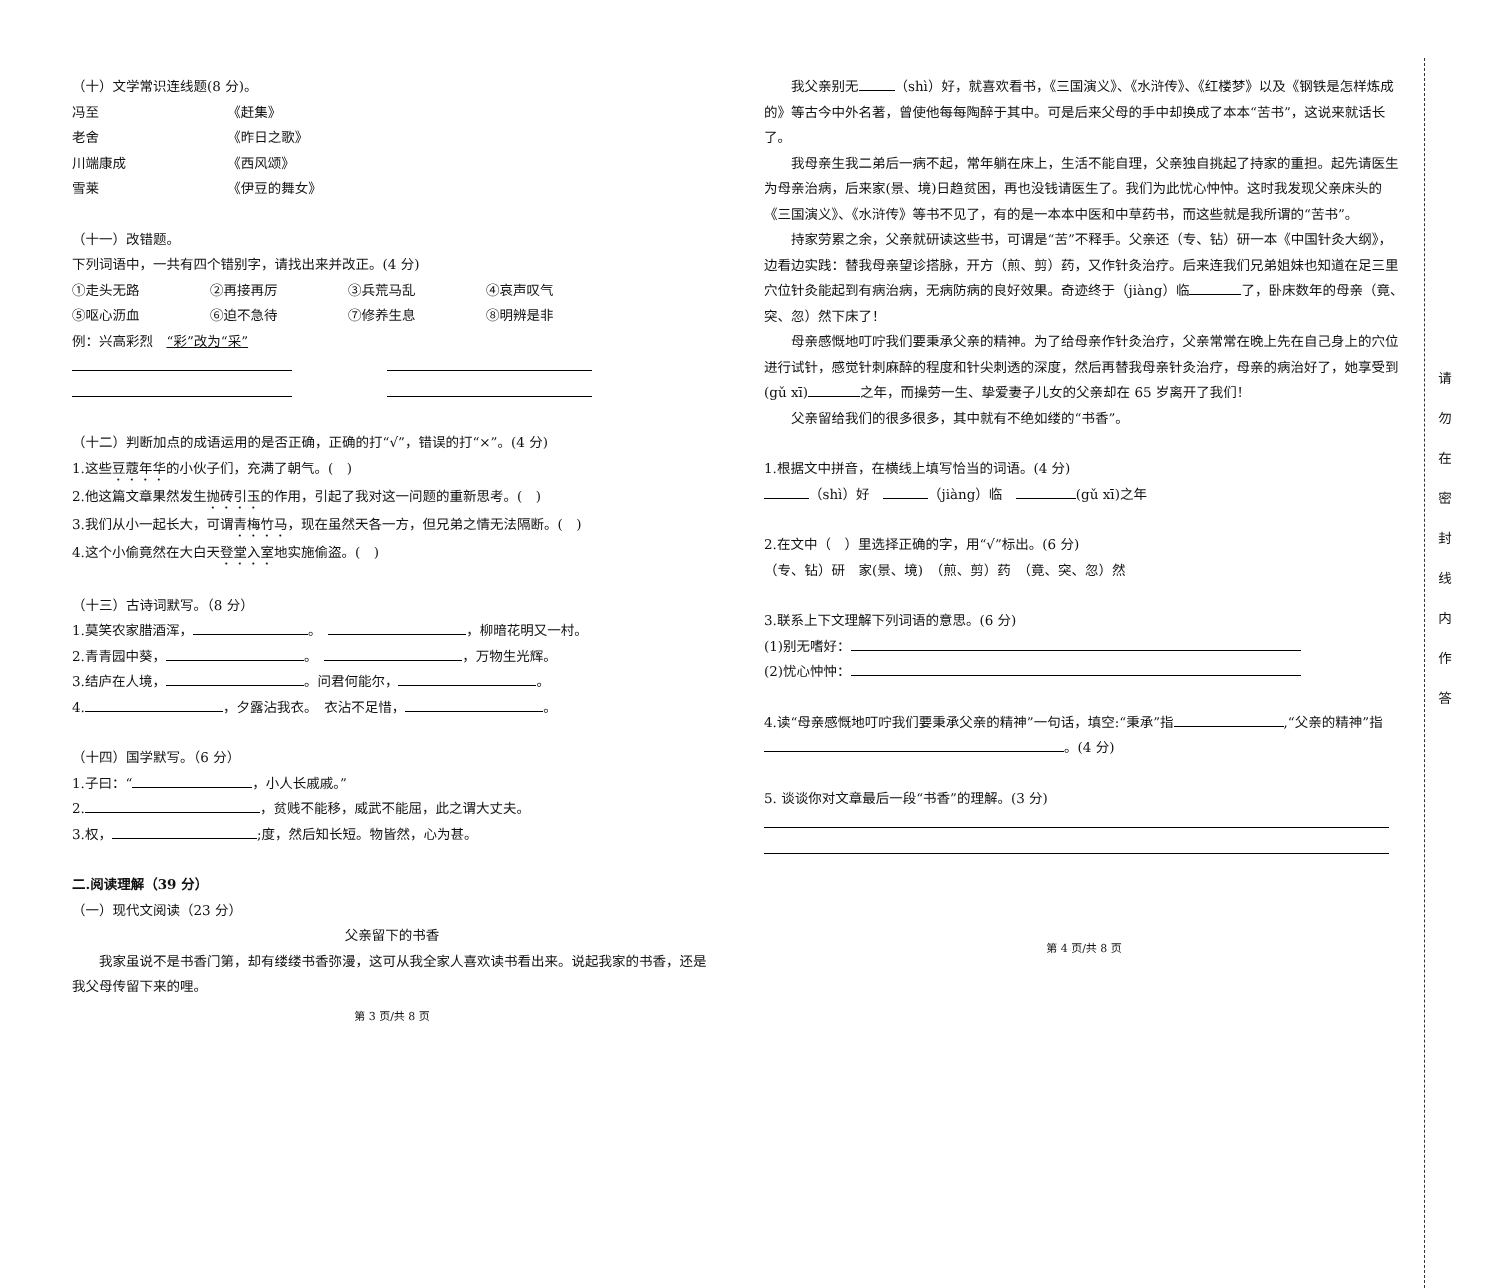（十）文学常识连线题(8 分)。
冯至　　　　　　　　　　《赶集》
老舍　　　　　　　　　　《昨日之歌》
川端康成　　　　　　　　《西风颂》
雪莱　　　　　　　　　　《伊豆的舞女》
（十一）改错题。
下列词语中，一共有四个错别字，请找出来并改正。(4 分)
①走头无路 ②再接再厉 ③兵荒马乱 ④哀声叹气
⑤呕心沥血 ⑥迫不急待 ⑦修养生息 ⑧明辨是非
例：兴高彩烈　“彩”改为“采”
　　　　　　　
　　　　　　　
（十二）判断加点的成语运用的是否正确，正确的打“√”，错误的打“×”。(4 分)
1.这些豆蔻年华的小伙子们，充满了朝气。(　)
2.他这篇文章果然发生抛砖引玉的作用，引起了我对这一问题的重新思考。(　)
3.我们从小一起长大，可谓青梅竹马，现在虽然天各一方，但兄弟之情无法隔断。(　)
4.这个小偷竟然在大白天登堂入室地实施偷盗。(　)
（十三）古诗词默写。（8 分）
1.莫笑农家腊酒浑， 。　 ，柳暗花明又一村。
2.青青园中葵， 。　 ，万物生光辉。
3.结庐在人境， 。问君何能尔， 。
4. ，夕露沾我衣。　衣沾不足惜， 。
（十四）国学默写。（6 分）
1.子曰：“ ，小人长戚戚。”
2. ，贫贱不能移，威武不能屈，此之谓大丈夫。
3.权， ;度，然后知长短。物皆然，心为甚。
二.阅读理解（39 分）
（一）现代文阅读（23 分）
父亲留下的书香
我家虽说不是书香门第，却有缕缕书香弥漫，这可从我全家人喜欢读书看出来。说起我家的书香，还是我父母传留下来的哩。
第 3 页/共 8 页
我父亲别无 （shì）好，就喜欢看书，《三国演义》、《水浒传》、《红楼梦》以及《钢铁是怎样炼成的》等古今中外名著，曾使他每每陶醉于其中。可是后来父母的手中却换成了本本“苦书”，这说来就话长了。
我母亲生我二弟后一病不起，常年躺在床上，生活不能自理，父亲独自挑起了持家的重担。起先请医生为母亲治病，后来家(景、境)日趋贫困，再也没钱请医生了。我们为此忧心忡忡。这时我发现父亲床头的《三国演义》、《水浒传》等书不见了，有的是一本本中医和中草药书，而这些就是我所谓的“苦书”。
持家劳累之余，父亲就研读这些书，可谓是“苦”不释手。父亲还（专、钻）研一本《中国针灸大纲》，边看边实践：替我母亲望诊搭脉，开方（煎、剪）药，又作针灸治疗。后来连我们兄弟姐妹也知道在足三里穴位针灸能起到有病治病，无病防病的良好效果。奇迹终于（jiàng）临 了，卧床数年的母亲（竟、突、忽）然下床了！
母亲感慨地叮咛我们要秉承父亲的精神。为了给母亲作针灸治疗，父亲常常在晚上先在自己身上的穴位进行试针，感觉针刺麻醉的程度和针尖刺透的深度，然后再替我母亲针灸治疗，母亲的病治好了，她享受到(gǔ xī) 之年，而操劳一生、挚爱妻子儿女的父亲却在 65 岁离开了我们！
父亲留给我们的很多很多，其中就有不绝如缕的“书香”。
1.根据文中拼音，在横线上填写恰当的词语。(4 分)
（shì）好　 （jiàng）临　 (gǔ xī)之年
2.在文中（　）里选择正确的字，用“√”标出。(6 分)
（专、钻）研　家(景、境)　（煎、剪）药　（竟、突、忽）然
3.联系上下文理解下列词语的意思。(6 分)
(1)别无嗜好：
(2)忧心忡忡：
4.读“母亲感慨地叮咛我们要秉承父亲的精神”一句话，填空:“秉承”指 ,“父亲的精神”指 。(4 分)
5. 谈谈你对文章最后一段“书香”的理解。(3 分)
第 4 页/共 8 页
请
勿
在
密
封
线
内
作
答